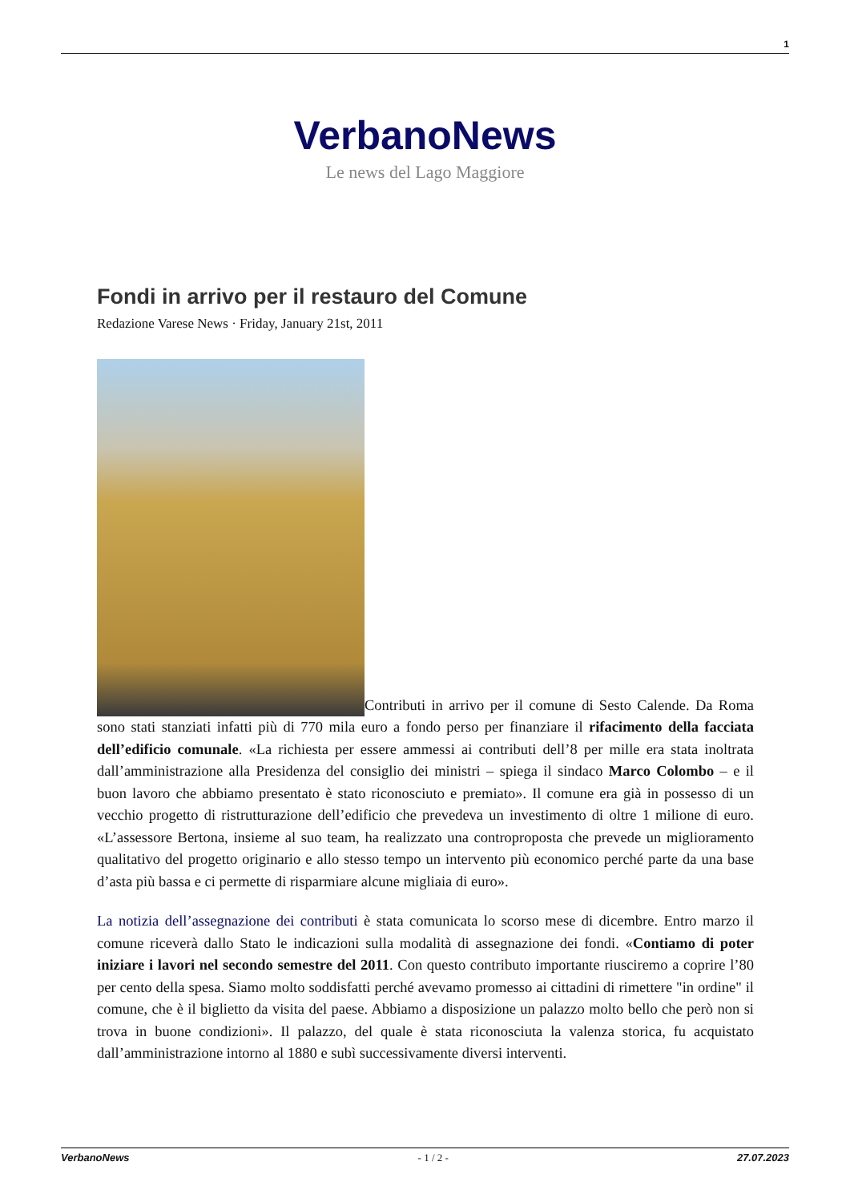1
VerbanoNews
Le news del Lago Maggiore
Fondi in arrivo per il restauro del Comune
Redazione Varese News · Friday, January 21st, 2011
Contributi in arrivo per il comune di Sesto Calende. Da Roma sono stati stanziati infatti più di 770 mila euro a fondo perso per finanziare il rifacimento della facciata dell’edificio comunale. «La richiesta per essere ammessi ai contributi dell’8 per mille era stata inoltrata dall’amministrazione alla Presidenza del consiglio dei ministri – spiega il sindaco Marco Colombo – e il buon lavoro che abbiamo presentato è stato riconosciuto e premiato». Il comune era già in possesso di un vecchio progetto di ristrutturazione dell’edificio che prevedeva un investimento di oltre 1 milione di euro. «L’assessore Bertona, insieme al suo team, ha realizzato una controproposta che prevede un miglioramento qualitativo del progetto originario e allo stesso tempo un intervento più economico perché parte da una base d’asta più bassa e ci permette di risparmiare alcune migliaia di euro».
La notizia dell’assegnazione dei contributi è stata comunicata lo scorso mese di dicembre. Entro marzo il comune riceverà dallo Stato le indicazioni sulla modalità di assegnazione dei fondi. «Contiamo di poter iniziare i lavori nel secondo semestre del 2011. Con questo contributo importante riusciremo a coprire l’80 per cento della spesa. Siamo molto soddisfatti perché avevamo promesso ai cittadini di rimettere "in ordine" il comune, che è il biglietto da visita del paese. Abbiamo a disposizione un palazzo molto bello che però non si trova in buone condizioni». Il palazzo, del quale è stata riconosciuta la valenza storica, fu acquistato dall’amministrazione intorno al 1880 e subì successivamente diversi interventi.
VerbanoNews - 1 / 2 - 27.07.2023